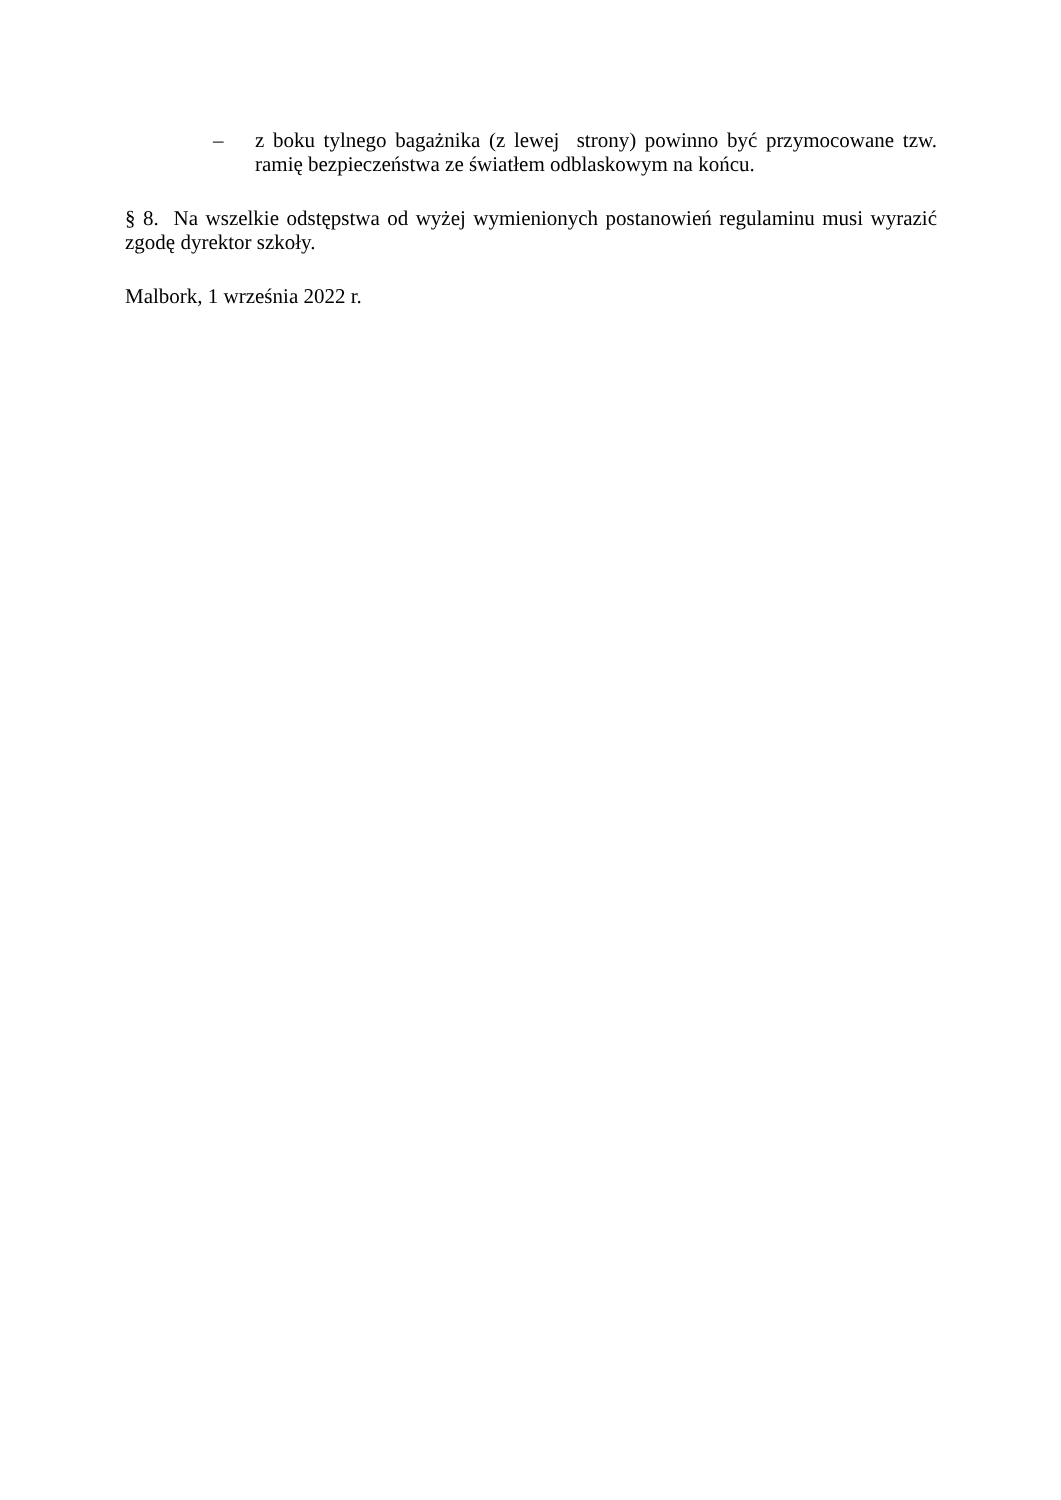– z boku tylnego bagażnika (z lewej strony) powinno być przymocowane tzw. ramię bezpieczeństwa ze światłem odblaskowym na końcu.
§ 8. Na wszelkie odstępstwa od wyżej wymienionych postanowień regulaminu musi wyrazić zgodę dyrektor szkoły.
Malbork, 1 września 2022 r.